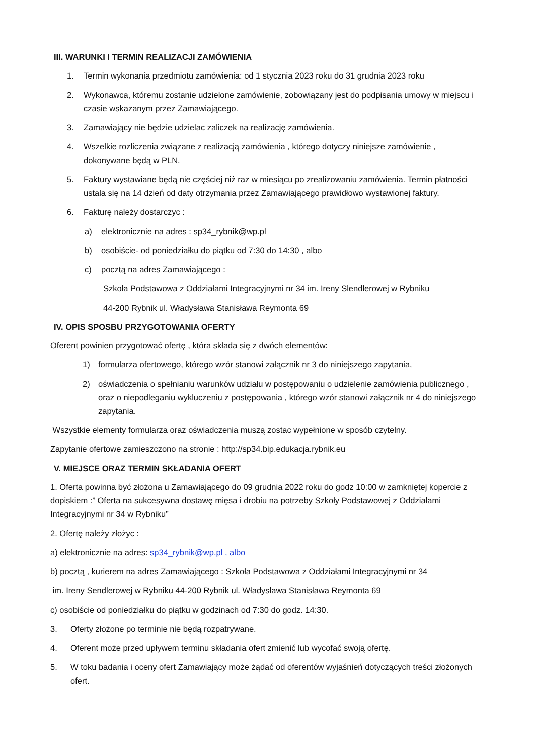III. WARUNKI I TERMIN REALIZACJI ZAMÓWIENIA
1. Termin wykonania przedmiotu zamówienia: od 1 stycznia 2023 roku do 31 grudnia 2023 roku
2. Wykonawca, któremu zostanie udzielone zamówienie, zobowiązany jest do podpisania umowy w miejscu i czasie wskazanym przez Zamawiającego.
3. Zamawiający nie będzie udzielac zaliczek na realizację zamówienia.
4. Wszelkie rozliczenia związane z realizacją zamówienia , którego dotyczy niniejsze zamówienie , dokonywane będą w PLN.
5. Faktury wystawiane będą nie częściej niż raz w miesiącu po zrealizowaniu zamówienia. Termin płatności ustala się na 14 dzień od daty otrzymania przez Zamawiającego prawidłowo wystawionej faktury.
6. Fakturę należy dostarczyc :
a) elektronicznie na adres : sp34_rybnik@wp.pl
b) osobiście- od poniedziałku do piątku od 7:30 do 14:30 , albo
c) pocztą na adres Zamawiającego :
Szkoła Podstawowa z Oddziałami Integracyjnymi nr 34 im. Ireny Slendlerowej w Rybniku
44-200 Rybnik ul. Władysława Stanisława Reymonta 69
IV. OPIS SPOSBU PRZYGOTOWANIA OFERTY
Oferent powinien przygotować ofertę , która składa się z dwóch elementów:
1) formularza ofertowego, którego wzór stanowi załącznik nr 3 do niniejszego zapytania,
2) oświadczenia o spełnianiu warunków udziału w postępowaniu o udzielenie zamówienia publicznego , oraz o niepodleganiu wykluczeniu z postępowania , którego wzór stanowi załącznik nr 4 do niniejszego zapytania.
Wszystkie elementy formularza oraz oświadczenia muszą zostac wypełnione w sposób czytelny.
Zapytanie ofertowe zamieszczono na stronie : http://sp34.bip.edukacja.rybnik.eu
V. MIEJSCE ORAZ TERMIN SKŁADANIA OFERT
1. Oferta powinna być złożona u Zamawiającego do 09 grudnia 2022 roku do godz 10:00 w zamkniętej kopercie z dopiskiem :” Oferta na sukcesywna dostawę mięsa i drobiu na potrzeby Szkoły Podstawowej z Oddziałami Integracyjnymi nr 34 w Rybniku”
2. Ofertę należy złożyc :
a) elektronicznie na adres: sp34_rybnik@wp.pl , albo
b) pocztą , kurierem na adres Zamawiającego : Szkoła Podstawowa z Oddziałami Integracyjnymi nr 34
im. Ireny Sendlerowej w Rybniku 44-200 Rybnik ul. Władysława Stanisława Reymonta 69
c) osobiście od poniedziałku do piątku w godzinach od 7:30 do godz. 14:30.
3. Oferty złożone po terminie nie będą rozpatrywane.
4. Oferent może przed upływem terminu składania ofert zmienić lub wycofać swoją ofertę.
5. W toku badania i oceny ofert Zamawiający może żądać od oferentów wyjaśnień dotyczących treści złożonych ofert.